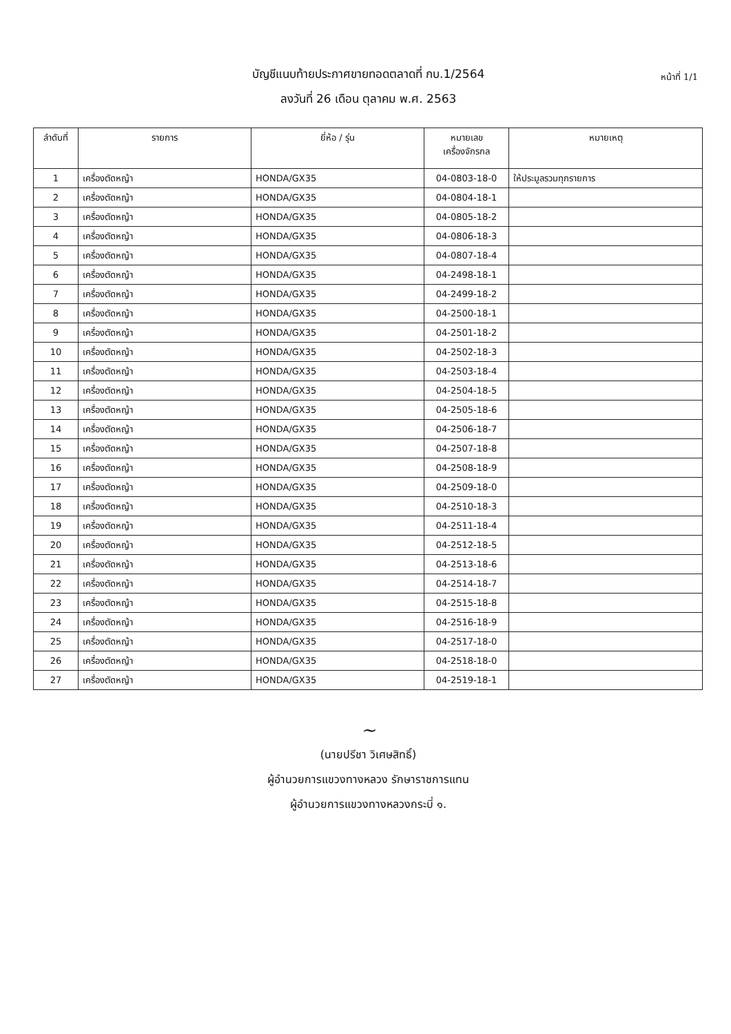หน้าที่ 1/1
บัญชีแนบท้ายประกาศขายทอดตลาดที่ กบ.1/2564
ลงวันที่ 26 เดือน ตุลาคม พ.ศ. 2563
| ลำดับที่ | รายการ | ยี่ห้อ / รุ่น | หมายเลข เครื่องจักรกล | หมายเหตุ |
| --- | --- | --- | --- | --- |
| 1 | เครื่องตัดหญ้า | HONDA/GX35 | 04-0803-18-0 | ให้ประมูลรวมทุกรายการ |
| 2 | เครื่องตัดหญ้า | HONDA/GX35 | 04-0804-18-1 | |
| 3 | เครื่องตัดหญ้า | HONDA/GX35 | 04-0805-18-2 | |
| 4 | เครื่องตัดหญ้า | HONDA/GX35 | 04-0806-18-3 | |
| 5 | เครื่องตัดหญ้า | HONDA/GX35 | 04-0807-18-4 | |
| 6 | เครื่องตัดหญ้า | HONDA/GX35 | 04-2498-18-1 | |
| 7 | เครื่องตัดหญ้า | HONDA/GX35 | 04-2499-18-2 | |
| 8 | เครื่องตัดหญ้า | HONDA/GX35 | 04-2500-18-1 | |
| 9 | เครื่องตัดหญ้า | HONDA/GX35 | 04-2501-18-2 | |
| 10 | เครื่องตัดหญ้า | HONDA/GX35 | 04-2502-18-3 | |
| 11 | เครื่องตัดหญ้า | HONDA/GX35 | 04-2503-18-4 | |
| 12 | เครื่องตัดหญ้า | HONDA/GX35 | 04-2504-18-5 | |
| 13 | เครื่องตัดหญ้า | HONDA/GX35 | 04-2505-18-6 | |
| 14 | เครื่องตัดหญ้า | HONDA/GX35 | 04-2506-18-7 | |
| 15 | เครื่องตัดหญ้า | HONDA/GX35 | 04-2507-18-8 | |
| 16 | เครื่องตัดหญ้า | HONDA/GX35 | 04-2508-18-9 | |
| 17 | เครื่องตัดหญ้า | HONDA/GX35 | 04-2509-18-0 | |
| 18 | เครื่องตัดหญ้า | HONDA/GX35 | 04-2510-18-3 | |
| 19 | เครื่องตัดหญ้า | HONDA/GX35 | 04-2511-18-4 | |
| 20 | เครื่องตัดหญ้า | HONDA/GX35 | 04-2512-18-5 | |
| 21 | เครื่องตัดหญ้า | HONDA/GX35 | 04-2513-18-6 | |
| 22 | เครื่องตัดหญ้า | HONDA/GX35 | 04-2514-18-7 | |
| 23 | เครื่องตัดหญ้า | HONDA/GX35 | 04-2515-18-8 | |
| 24 | เครื่องตัดหญ้า | HONDA/GX35 | 04-2516-18-9 | |
| 25 | เครื่องตัดหญ้า | HONDA/GX35 | 04-2517-18-0 | |
| 26 | เครื่องตัดหญ้า | HONDA/GX35 | 04-2518-18-0 | |
| 27 | เครื่องตัดหญ้า | HONDA/GX35 | 04-2519-18-1 | |
~
(นายปรีชา วิเศษสิทธิ์)
ผู้อำนวยการแขวงทางหลวง รักษาราชการแทน
ผู้อำนวยการแขวงทางหลวงกระบี่ ๑.